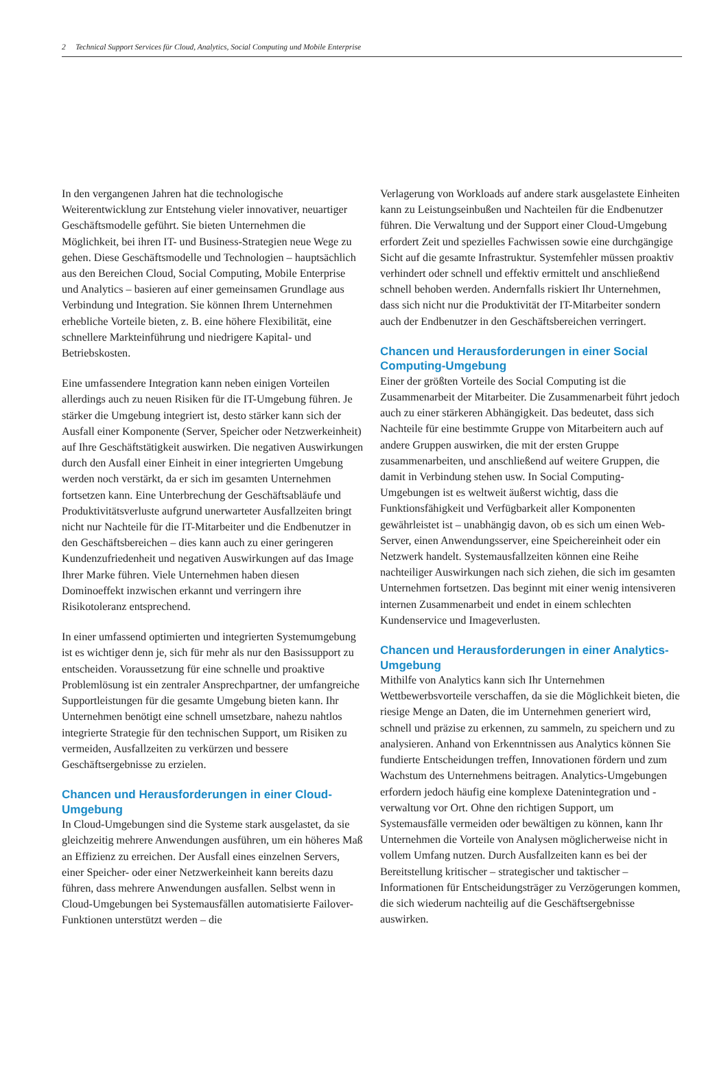2 Technical Support Services für Cloud, Analytics, Social Computing und Mobile Enterprise
In den vergangenen Jahren hat die technologische Weiterentwicklung zur Entstehung vieler innovativer, neuartiger Geschäftsmodelle geführt. Sie bieten Unternehmen die Möglichkeit, bei ihren IT- und Business-Strategien neue Wege zu gehen. Diese Geschäftsmodelle und Technologien – hauptsächlich aus den Bereichen Cloud, Social Computing, Mobile Enterprise und Analytics – basieren auf einer gemeinsamen Grundlage aus Verbindung und Integration. Sie können Ihrem Unternehmen erhebliche Vorteile bieten, z. B. eine höhere Flexibilität, eine schnellere Markteinführung und niedrigere Kapital- und Betriebskosten.
Eine umfassendere Integration kann neben einigen Vorteilen allerdings auch zu neuen Risiken für die IT-Umgebung führen. Je stärker die Umgebung integriert ist, desto stärker kann sich der Ausfall einer Komponente (Server, Speicher oder Netzwerkeinheit) auf Ihre Geschäftstätigkeit auswirken. Die negativen Auswirkungen durch den Ausfall einer Einheit in einer integrierten Umgebung werden noch verstärkt, da er sich im gesamten Unternehmen fortsetzen kann. Eine Unterbrechung der Geschäftsabläufe und Produktivitätsverluste aufgrund unerwarteter Ausfallzeiten bringt nicht nur Nachteile für die IT-Mitarbeiter und die Endbenutzer in den Geschäftsbereichen – dies kann auch zu einer geringeren Kundenzufriedenheit und negativen Auswirkungen auf das Image Ihrer Marke führen. Viele Unternehmen haben diesen Dominoeffekt inzwischen erkannt und verringern ihre Risikotoleranz entsprechend.
In einer umfassend optimierten und integrierten Systemumgebung ist es wichtiger denn je, sich für mehr als nur den Basissupport zu entscheiden. Voraussetzung für eine schnelle und proaktive Problemlösung ist ein zentraler Ansprechpartner, der umfangreiche Supportleistungen für die gesamte Umgebung bieten kann. Ihr Unternehmen benötigt eine schnell umsetzbare, nahezu nahtlos integrierte Strategie für den technischen Support, um Risiken zu vermeiden, Ausfallzeiten zu verkürzen und bessere Geschäftsergebnisse zu erzielen.
Chancen und Herausforderungen in einer Cloud-Umgebung
In Cloud-Umgebungen sind die Systeme stark ausgelastet, da sie gleichzeitig mehrere Anwendungen ausführen, um ein höheres Maß an Effizienz zu erreichen. Der Ausfall eines einzelnen Servers, einer Speicher- oder einer Netzwerkeinheit kann bereits dazu führen, dass mehrere Anwendungen ausfallen. Selbst wenn in Cloud-Umgebungen bei Systemausfällen automatisierte Failover-Funktionen unterstützt werden – die
Verlagerung von Workloads auf andere stark ausgelastete Einheiten kann zu Leistungseinbußen und Nachteilen für die Endbenutzer führen. Die Verwaltung und der Support einer Cloud-Umgebung erfordert Zeit und spezielles Fachwissen sowie eine durchgängige Sicht auf die gesamte Infrastruktur. Systemfehler müssen proaktiv verhindert oder schnell und effektiv ermittelt und anschließend schnell behoben werden. Andernfalls riskiert Ihr Unternehmen, dass sich nicht nur die Produktivität der IT-Mitarbeiter sondern auch der Endbenutzer in den Geschäftsbereichen verringert.
Chancen und Herausforderungen in einer Social Computing-Umgebung
Einer der größten Vorteile des Social Computing ist die Zusammenarbeit der Mitarbeiter. Die Zusammenarbeit führt jedoch auch zu einer stärkeren Abhängigkeit. Das bedeutet, dass sich Nachteile für eine bestimmte Gruppe von Mitarbeitern auch auf andere Gruppen auswirken, die mit der ersten Gruppe zusammenarbeiten, und anschließend auf weitere Gruppen, die damit in Verbindung stehen usw. In Social Computing-Umgebungen ist es weltweit äußerst wichtig, dass die Funktionsfähigkeit und Verfügbarkeit aller Komponenten gewährleistet ist – unabhängig davon, ob es sich um einen Web-Server, einen Anwendungsserver, eine Speichereinheit oder ein Netzwerk handelt. Systemausfallzeiten können eine Reihe nachteiliger Auswirkungen nach sich ziehen, die sich im gesamten Unternehmen fortsetzen. Das beginnt mit einer wenig intensiveren internen Zusammenarbeit und endet in einem schlechten Kundenservice und Imageverlusten.
Chancen und Herausforderungen in einer Analytics-Umgebung
Mithilfe von Analytics kann sich Ihr Unternehmen Wettbewerbsvorteile verschaffen, da sie die Möglichkeit bieten, die riesige Menge an Daten, die im Unternehmen generiert wird, schnell und präzise zu erkennen, zu sammeln, zu speichern und zu analysieren. Anhand von Erkenntnissen aus Analytics können Sie fundierte Entscheidungen treffen, Innovationen fördern und zum Wachstum des Unternehmens beitragen. Analytics-Umgebungen erfordern jedoch häufig eine komplexe Datenintegration und -verwaltung vor Ort. Ohne den richtigen Support, um Systemausfälle vermeiden oder bewältigen zu können, kann Ihr Unternehmen die Vorteile von Analysen möglicherweise nicht in vollem Umfang nutzen. Durch Ausfallzeiten kann es bei der Bereitstellung kritischer – strategischer und taktischer – Informationen für Entscheidungsträger zu Verzögerungen kommen, die sich wiederum nachteilig auf die Geschäftsergebnisse auswirken.